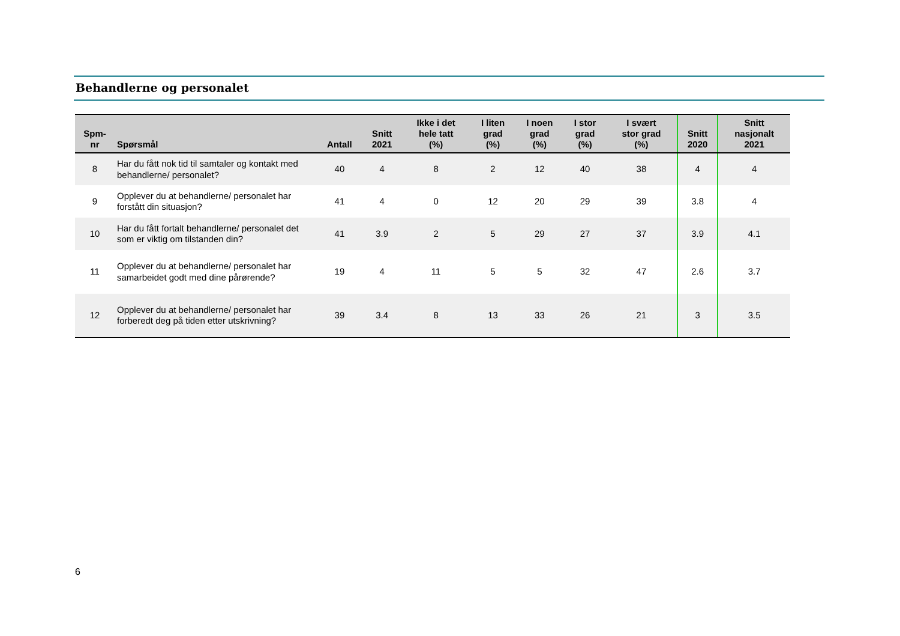Behandlerne og personalet
| Spm- nr | Spørsmål | Antall | Snitt 2021 | Ikke i det hele tatt (%) | I liten grad (%) | I noen grad (%) | I stor grad (%) | I svært stor grad (%) | Snitt 2020 | Snitt nasjonalt 2021 |
| --- | --- | --- | --- | --- | --- | --- | --- | --- | --- | --- |
| 8 | Har du fått nok tid til samtaler og kontakt med behandlerne/ personalet? | 40 | 4 | 8 | 2 | 12 | 40 | 38 | 4 | 4 |
| 9 | Opplever du at behandlerne/ personalet har forstått din situasjon? | 41 | 4 | 0 | 12 | 20 | 29 | 39 | 3.8 | 4 |
| 10 | Har du fått fortalt behandlerne/ personalet det som er viktig om tilstanden din? | 41 | 3.9 | 2 | 5 | 29 | 27 | 37 | 3.9 | 4.1 |
| 11 | Opplever du at behandlerne/ personalet har samarbeidet godt med dine pårørende? | 19 | 4 | 11 | 5 | 5 | 32 | 47 | 2.6 | 3.7 |
| 12 | Opplever du at behandlerne/ personalet har forberedt deg på tiden etter utskrivning? | 39 | 3.4 | 8 | 13 | 33 | 26 | 21 | 3 | 3.5 |
6